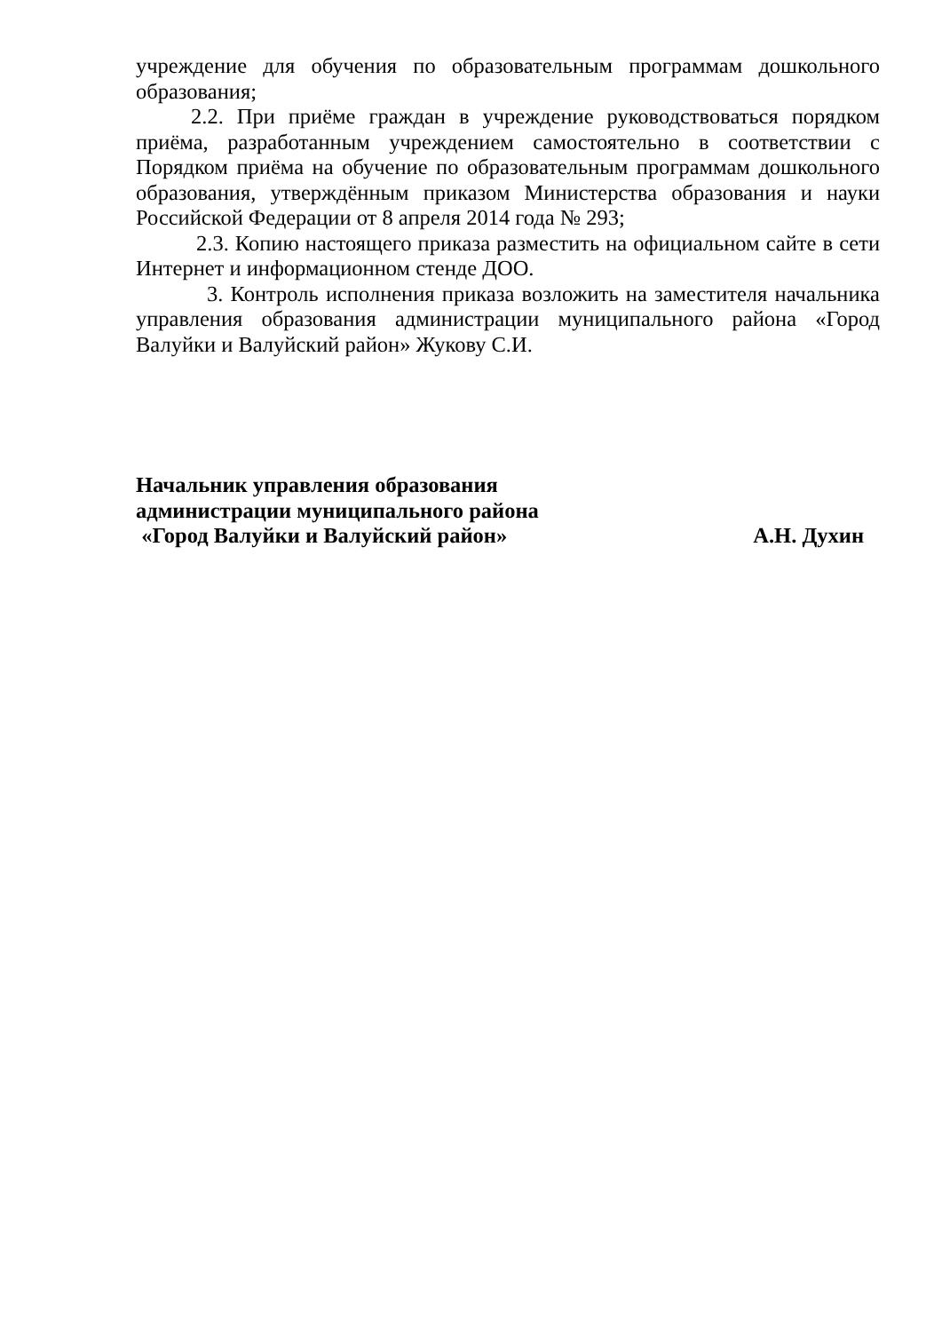учреждение для обучения по образовательным программам дошкольного образования;
2.2. При приёме граждан в учреждение руководствоваться порядком приёма, разработанным учреждением самостоятельно в соответствии с Порядком приёма на обучение по образовательным программам дошкольного образования, утверждённым приказом Министерства образования и науки Российской Федерации от 8 апреля 2014 года № 293;
2.3. Копию настоящего приказа разместить на официальном сайте в сети Интернет и информационном стенде ДОО.
3. Контроль исполнения приказа возложить на заместителя начальника управления образования администрации муниципального района «Город Валуйки и Валуйский район» Жукову С.И.
Начальник управления образования
администрации муниципального района
«Город Валуйки и Валуйский район» А.Н. Духин